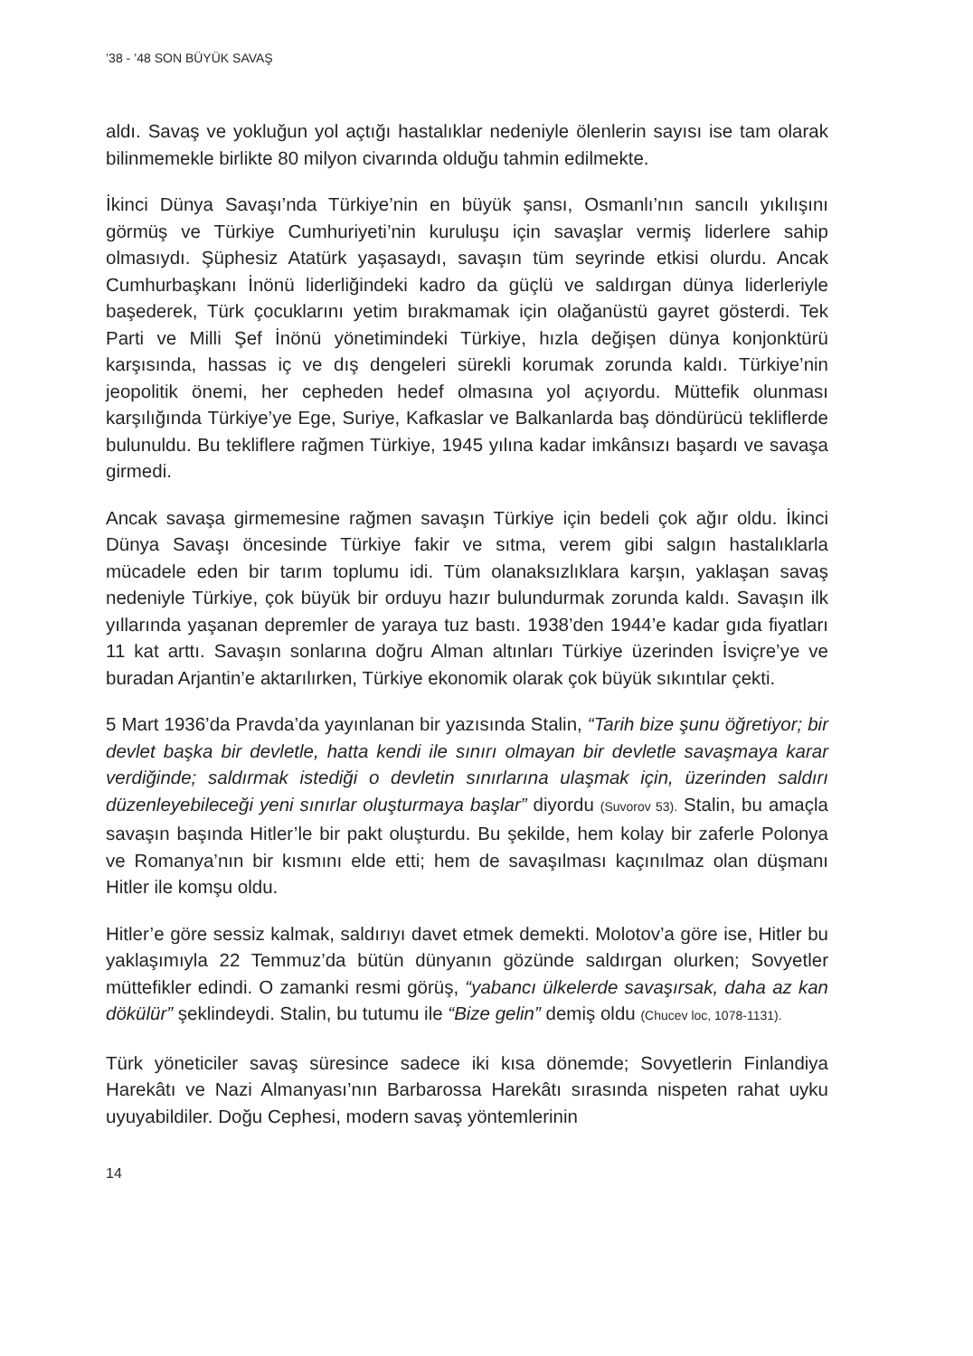’38 - ’48 SON BÜYÜK SAVAŞ
aldı. Savaş ve yokluğun yol açtığı hastalıklar nedeniyle ölenlerin sayısı ise tam olarak bilinmemekle birlikte 80 milyon civarında olduğu tahmin edilmekte.
İkinci Dünya Savaşı’nda Türkiye’nin en büyük şansı, Osmanlı’nın sancılı yıkılışını görmüş ve Türkiye Cumhuriyeti’nin kuruluşu için savaşlar vermiş liderlere sahip olmasıydı. Şüphesiz Atatürk yaşasaydı, savaşın tüm seyrinde etkisi olurdu. Ancak Cumhurbaşkanı İnönü liderliğindeki kadro da güçlü ve saldırgan dünya liderleriyle başederek, Türk çocuklarını yetim bırakmamak için olağanüstü gayret gösterdi. Tek Parti ve Milli Şef İnönü yönetimindeki Türkiye, hızla değişen dünya konjonktürü karşısında, hassas iç ve dış dengeleri sürekli korumak zorunda kaldı. Türkiye’nin jeopolitik önemi, her cepheden hedef olmasına yol açıyordu. Müttefik olunması karşılığında Türkiye’ye Ege, Suriye, Kafkaslar ve Balkanlarda baş döndürücü tekliflerde bulunuldu. Bu tekliflere rağmen Türkiye, 1945 yılına kadar imkânsızı başardı ve savaşa girmedi.
Ancak savaşa girmemesine rağmen savaşın Türkiye için bedeli çok ağır oldu. İkinci Dünya Savaşı öncesinde Türkiye fakir ve sıtma, verem gibi salgın hastalıklarla mücadele eden bir tarım toplumu idi. Tüm olanaksızlıklara karşın, yaklaşan savaş nedeniyle Türkiye, çok büyük bir orduyu hazır bulundurmak zorunda kaldı. Savaşın ilk yıllarında yaşanan depremler de yaraya tuz bastı. 1938’den 1944’e kadar gıda fiyatları 11 kat arttı. Savaşın sonlarına doğru Alman altınları Türkiye üzerinden İsviçre’ye ve buradan Arjantin’e aktarılırken, Türkiye ekonomik olarak çok büyük sıkıntılar çekti.
5 Mart 1936’da Pravda’da yayınlanan bir yazısında Stalin, “Tarih bize şunu öğretiyor; bir devlet başka bir devletle, hatta kendi ile sınırı olmayan bir devletle savaşmaya karar verdiğinde; saldırmak istediği o devletin sınırlarına ulaşmak için, üzerinden saldırı düzenleyebileceği yeni sınırlar oluşturmaya başlar” diyordu (Suvorov 53). Stalin, bu amaçla savaşın başında Hitler’le bir pakt oluşturdu. Bu şekilde, hem kolay bir zaferle Polonya ve Romanya’nın bir kısmını elde etti; hem de savaşılması kaçınılmaz olan düşmanı Hitler ile komşu oldu.
Hitler’e göre sessiz kalmak, saldırıyı davet etmek demekti. Molotov’a göre ise, Hitler bu yaklaşımıyla 22 Temmuz’da bütün dünyanın gözünde saldırgan olurken; Sovyetler müttefikler edindi. O zamanki resmi görüş, “yabancı ülkelerde savaşırsak, daha az kan dökülür” şeklindeydi. Stalin, bu tutumu ile “Bize gelin” demiş oldu (Chucev loc, 1078-1131).
Türk yöneticiler savaş süresince sadece iki kısa dönemde; Sovyetlerin Finlandiya Harekâtı ve Nazi Almanyası’nın Barbarossa Harekâtı sırasında nispeten rahat uyku uyuyabildiler. Doğu Cephesi, modern savaş yöntemlerinin
14